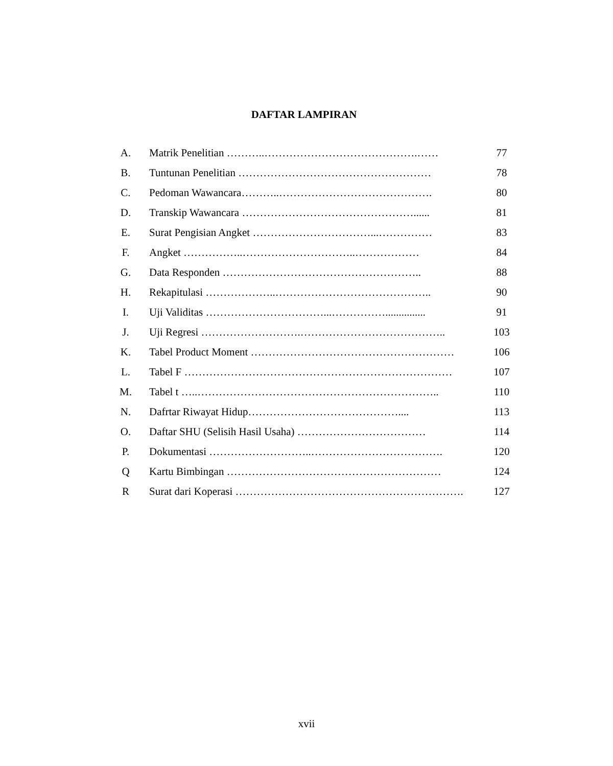DAFTAR LAMPIRAN
| A. | Matrik Penelitian ………..…………………………………….…… | 77 |
| B. | Tuntunan Penelitian ……………………………………………… | 78 |
| C. | Pedoman Wawancara………..……………………………………. | 80 |
| D. | Transkip Wawancara …………………………………………...... | 81 |
| E. | Surat Pengisian Angket ……………………………...…………… | 83 |
| F. | Angket ……………..…………………………..……………… | 84 |
| G. | Data Responden ……………………………………………….. | 88 |
| H. | Rekapitulasi ………………..…………………………………….. | 90 |
| I. | Uji Validitas ……………………………...……………............... | 91 |
| J. | Uji Regresi ……………………….………………………………….. | 103 |
| K. | Tabel Product Moment ………………………………………………… | 106 |
| L. | Tabel F ………………………………………………………………… | 107 |
| M. | Tabel t …..………………………………………………………….. | 110 |
| N. | Dafrtar Riwayat Hidup…………………………………….... | 113 |
| O. | Daftar SHU (Selisih Hasil Usaha) ……………………………… | 114 |
| P. | Dokumentasi ………………………..………………………………. | 120 |
| Q | Kartu Bimbingan …………………………………………………… | 124 |
| R | Surat dari Koperasi ………………………………………………………. | 127 |
xvii